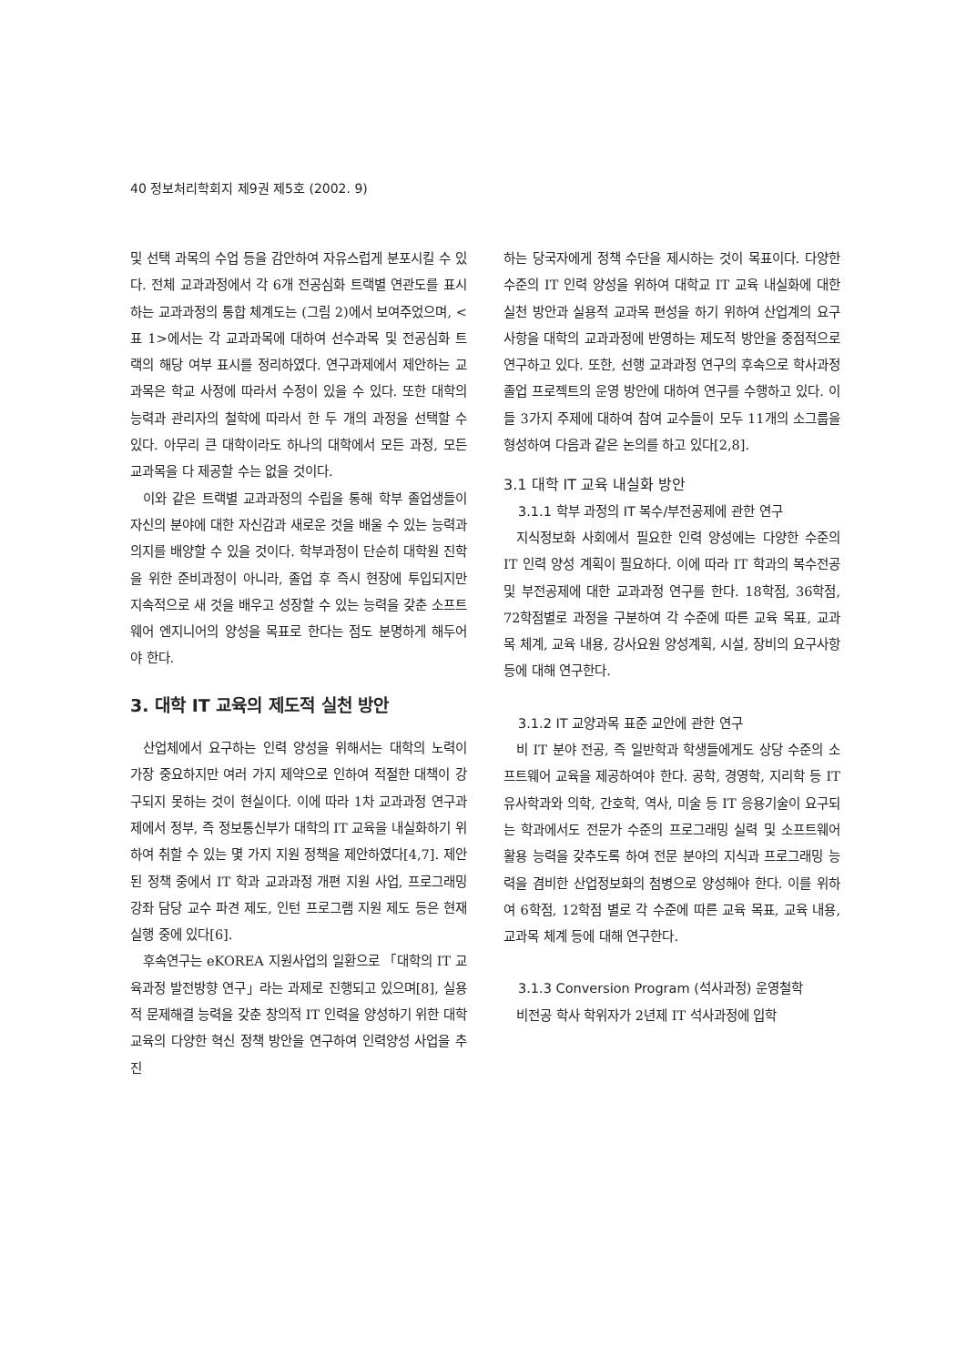40 정보처리학회지 제9권 제5호 (2002. 9)
및 선택 과목의 수업 등을 감안하여 자유스럽게 분포시킬 수 있다. 전체 교과과정에서 각 6개 전공심화 트랙별 연관도를 표시하는 교과과정의 통합 체계도는 (그림 2)에서 보여주었으며, <표 1>에서는 각 교과과목에 대하여 선수과목 및 전공심화 트랙의 해당 여부 표시를 정리하였다. 연구과제에서 제안하는 교과목은 학교 사정에 따라서 수정이 있을 수 있다. 또한 대학의 능력과 관리자의 철학에 따라서 한 두 개의 과정을 선택할 수 있다. 아무리 큰 대학이라도 하나의 대학에서 모든 과정, 모든 교과목을 다 제공할 수는 없을 것이다.
이와 같은 트랙별 교과과정의 수립을 통해 학부 졸업생들이 자신의 분야에 대한 자신감과 새로운 것을 배울 수 있는 능력과 의지를 배양할 수 있을 것이다. 학부과정이 단순히 대학원 진학을 위한 준비과정이 아니라, 졸업 후 즉시 현장에 투입되지만 지속적으로 새 것을 배우고 성장할 수 있는 능력을 갖춘 소프트웨어 엔지니어의 양성을 목표로 한다는 점도 분명하게 해두어야 한다.
3. 대학 IT 교육의 제도적 실천 방안
산업체에서 요구하는 인력 양성을 위해서는 대학의 노력이 가장 중요하지만 여러 가지 제약으로 인하여 적절한 대책이 강구되지 못하는 것이 현실이다. 이에 따라 1차 교과과정 연구과제에서 정부, 즉 정보통신부가 대학의 IT 교육을 내실화하기 위하여 취할 수 있는 몇 가지 지원 정책을 제안하였다[4,7]. 제안된 정책 중에서 IT 학과 교과과정 개편 지원 사업, 프로그래밍 강좌 담당 교수 파견 제도, 인턴 프로그램 지원 제도 등은 현재 실행 중에 있다[6].
후속연구는 eKOREA 지원사업의 일환으로 「대학의 IT 교육과정 발전방향 연구」라는 과제로 진행되고 있으며[8], 실용적 문제해결 능력을 갖춘 창의적 IT 인력을 양성하기 위한 대학교육의 다양한 혁신 정책 방안을 연구하여 인력양성 사업을 추진
하는 당국자에게 정책 수단을 제시하는 것이 목표이다. 다양한 수준의 IT 인력 양성을 위하여 대학교 IT 교육 내실화에 대한 실천 방안과 실용적 교과목 편성을 하기 위하여 산업계의 요구사항을 대학의 교과과정에 반영하는 제도적 방안을 중점적으로 연구하고 있다. 또한, 선행 교과과정 연구의 후속으로 학사과정 졸업 프로젝트의 운영 방안에 대하여 연구를 수행하고 있다. 이들 3가지 주제에 대하여 참여 교수들이 모두 11개의 소그룹을 형성하여 다음과 같은 논의를 하고 있다[2,8].
3.1 대학 IT 교육 내실화 방안
3.1.1 학부 과정의 IT 복수/부전공제에 관한 연구
지식정보화 사회에서 필요한 인력 양성에는 다양한 수준의 IT 인력 양성 계획이 필요하다. 이에 따라 IT 학과의 복수전공 및 부전공제에 대한 교과과정 연구를 한다. 18학점, 36학점, 72학점별로 과정을 구분하여 각 수준에 따른 교육 목표, 교과목 체계, 교육 내용, 강사요원 양성계획, 시설, 장비의 요구사항 등에 대해 연구한다.
3.1.2 IT 교양과목 표준 교안에 관한 연구
비 IT 분야 전공, 즉 일반학과 학생들에게도 상당 수준의 소프트웨어 교육을 제공하여야 한다. 공학, 경영학, 지리학 등 IT 유사학과와 의학, 간호학, 역사, 미술 등 IT 응용기술이 요구되는 학과에서도 전문가 수준의 프로그래밍 실력 및 소프트웨어 활용 능력을 갖추도록 하여 전문 분야의 지식과 프로그래밍 능력을 겸비한 산업정보화의 첨병으로 양성해야 한다. 이를 위하여 6학점, 12학점 별로 각 수준에 따른 교육 목표, 교육 내용, 교과목 체계 등에 대해 연구한다.
3.1.3 Conversion Program (석사과정) 운영철학
비전공 학사 학위자가 2년제 IT 석사과정에 입학